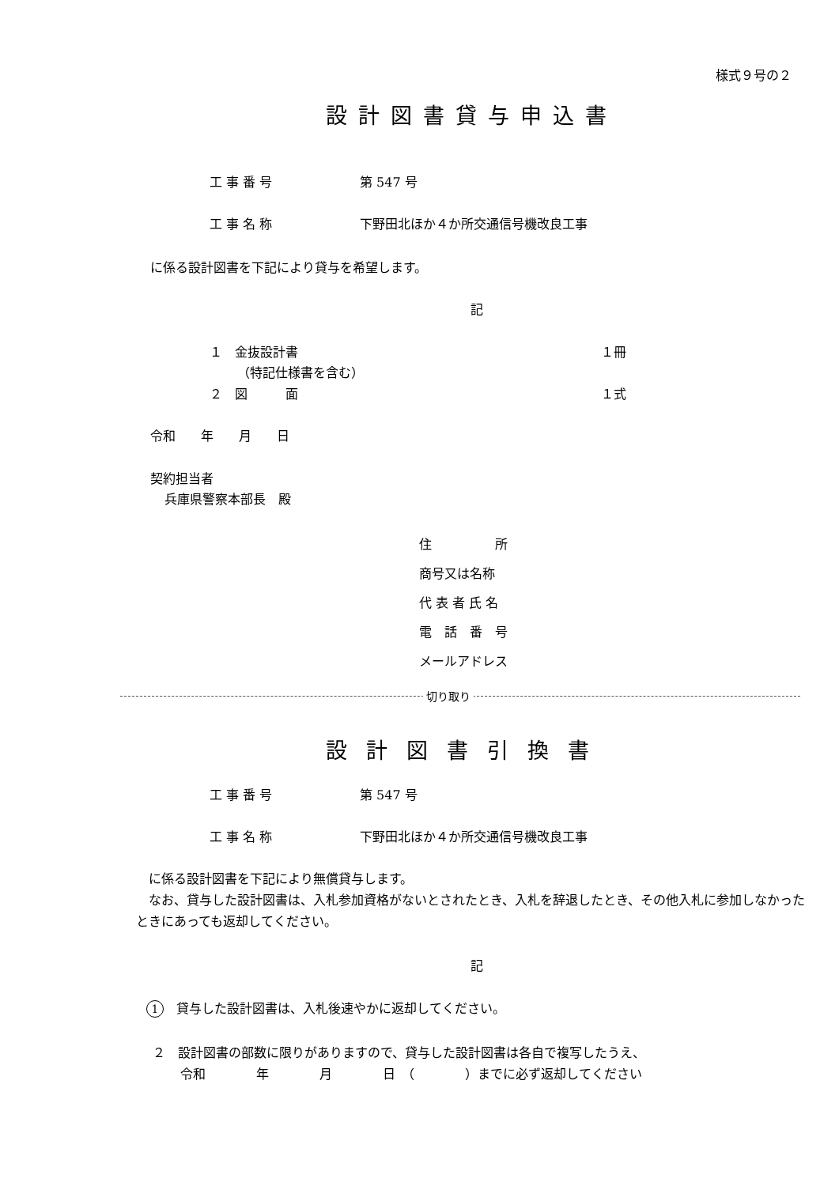様式９号の２
設計図書貸与申込書
工 事 番 号 第 547 号
工 事 名 称 下野田北ほか４か所交通信号機改良工事
に係る設計図書を下記により貸与を希望します。
記
１　金抜設計書 １冊
（特記仕様書を含む）
２　図　　　面 １式
令和　　年　　月　　日
契約担当者
兵庫県警察本部長　殿
住　　　　　所
商号又は名称
代 表 者 氏 名
電　話　番　号
メールアドレス
切り取り
設計図書引換書
工 事 番 号 第 547 号
工 事 名 称 下野田北ほか４か所交通信号機改良工事
　に係る設計図書を下記により無償貸与します。
　なお、貸与した設計図書は、入札参加資格がないとされたとき、入札を辞退したとき、その他入札に参加しなかったときにあっても返却してください。
記
1　貸与した設計図書は、入札後速やかに返却してください。
２　設計図書の部数に限りがありますので、貸与した設計図書は各自で複写したうえ、
令和　　　　年　　　　月　　　　日　（　　　　）までに必ず返却してください